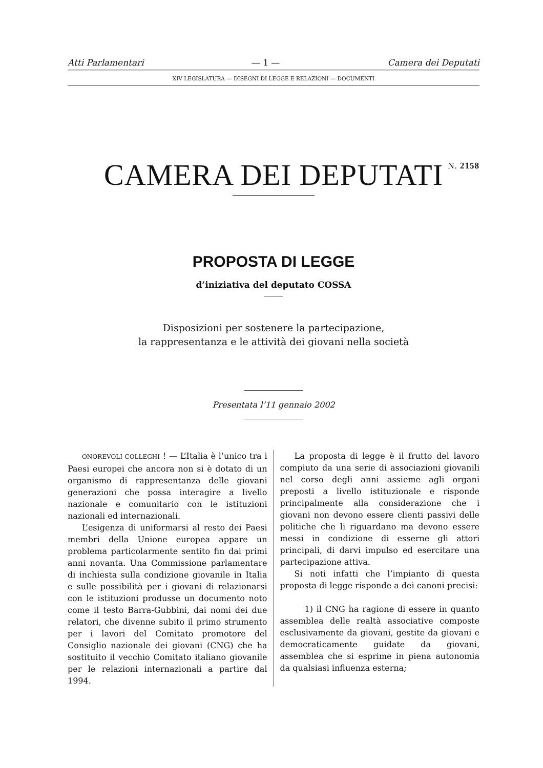Atti Parlamentari — 1 — Camera dei Deputati
XIV LEGISLATURA — DISEGNI DI LEGGE E RELAZIONI — DOCUMENTI
CAMERA DEI DEPUTATI N. 2158
PROPOSTA DI LEGGE
d’iniziativa del deputato COSSA
Disposizioni per sostenere la partecipazione,
la rappresentanza e le attività dei giovani nella società
Presentata l’11 gennaio 2002
ONOREVOLI COLLEGHI ! — L’Italia è l’unico tra i Paesi europei che ancora non si è dotato di un organismo di rappresentanza delle giovani generazioni che possa interagire a livello nazionale e comunitario con le istituzioni nazionali ed internazionali.
L’esigenza di uniformarsi al resto dei Paesi membri della Unione europea appare un problema particolarmente sentito fin dai primi anni novanta. Una Commissione parlamentare di inchiesta sulla condizione giovanile in Italia e sulle possibilità per i giovani di relazionarsi con le istituzioni produsse un documento noto come il testo Barra-Gubbini, dai nomi dei due relatori, che divenne subito il primo strumento per i lavori del Comitato promotore del Consiglio nazionale dei giovani (CNG) che ha sostituito il vecchio Comitato italiano giovanile per le relazioni internazionali a partire dal 1994.
La proposta di legge è il frutto del lavoro compiuto da una serie di associazioni giovanili nel corso degli anni assieme agli organi preposti a livello istituzionale e risponde principalmente alla considerazione che i giovani non devono essere clienti passivi delle politiche che li riguardano ma devono essere messi in condizione di esserne gli attori principali, di darvi impulso ed esercitare una partecipazione attiva.
Si noti infatti che l’impianto di questa proposta di legge risponde a dei canoni precisi:
1) il CNG ha ragione di essere in quanto assemblea delle realtà associative composte esclusivamente da giovani, gestite da giovani e democraticamente guidate da giovani, assemblea che si esprime in piena autonomia da qualsiasi influenza esterna;